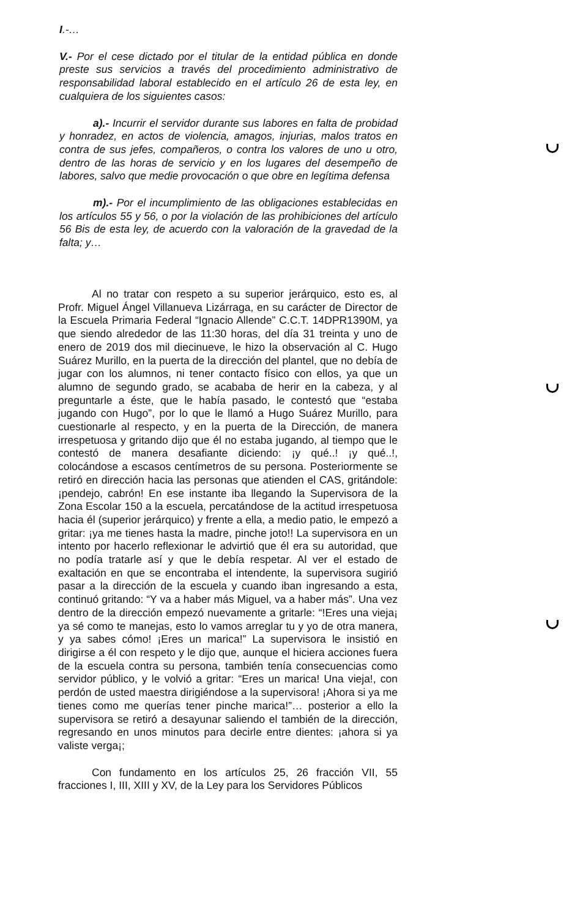I.-…
V.- Por el cese dictado por el titular de la entidad pública en donde preste sus servicios a través del procedimiento administrativo de responsabilidad laboral establecido en el artículo 26 de esta ley, en cualquiera de los siguientes casos:
a).- Incurrir el servidor durante sus labores en falta de probidad y honradez, en actos de violencia, amagos, injurias, malos tratos en contra de sus jefes, compañeros, o contra los valores de uno u otro, dentro de las horas de servicio y en los lugares del desempeño de labores, salvo que medie provocación o que obre en legítima defensa
m).- Por el incumplimiento de las obligaciones establecidas en los artículos 55 y 56, o por la violación de las prohibiciones del artículo 56 Bis de esta ley, de acuerdo con la valoración de la gravedad de la falta; y…
Al no tratar con respeto a su superior jerárquico, esto es, al Profr. Miguel Ángel Villanueva Lizárraga, en su carácter de Director de la Escuela Primaria Federal “Ignacio Allende” C.C.T. 14DPR1390M, ya que siendo alrededor de las 11:30 horas, del día 31 treinta y uno de enero de 2019 dos mil diecinueve, le hizo la observación al C. Hugo Suárez Murillo, en la puerta de la dirección del plantel, que no debía de jugar con los alumnos, ni tener contacto físico con ellos, ya que un alumno de segundo grado, se acababa de herir en la cabeza, y al preguntarle a éste, que le había pasado, le contestó que “estaba jugando con Hugo”, por lo que le llamó a Hugo Suárez Murillo, para cuestionarle al respecto, y en la puerta de la Dirección, de manera irrespetuosa y gritando dijo que él no estaba jugando, al tiempo que le contestó de manera desafiante diciendo: ¡y qué..! ¡y qué..!, colocándose a escasos centímetros de su persona. Posteriormente se retiró en dirección hacia las personas que atienden el CAS, gritándole: ¡pendejo, cabrón! En ese instante iba llegando la Supervisora de la Zona Escolar 150 a la escuela, percatándose de la actitud irrespetuosa hacia él (superior jerárquico) y frente a ella, a medio patio, le empezó a gritar: ¡ya me tienes hasta la madre, pinche joto!! La supervisora en un intento por hacerlo reflexionar le advirtió que él era su autoridad, que no podía tratarle así y que le debía respetar. Al ver el estado de exaltación en que se encontraba el intendente, la supervisora sugirió pasar a la dirección de la escuela y cuando iban ingresando a esta, continuó gritando: “Y va a haber más Miguel, va a haber más”. Una vez dentro de la dirección empezó nuevamente a gritarle: “!Eres una vieja¡ ya sé como te manejas, esto lo vamos arreglar tu y yo de otra manera, y ya sabes cómo! ¡Eres un marica!” La supervisora le insistió en dirigirse a él con respeto y le dijo que, aunque el hiciera acciones fuera de la escuela contra su persona, también tenía consecuencias como servidor público, y le volvió a gritar: “Eres un marica! Una vieja!, con perdón de usted maestra dirigiéndose a la supervisora! ¡Ahora si ya me tienes como me querías tener pinche marica!”… posterior a ello la supervisora se retiró a desayunar saliendo el también de la dirección, regresando en unos minutos para decirle entre dientes: ¡ahora si ya valiste verga¡;
Con fundamento en los artículos 25, 26 fracción VII, 55 fracciones I, III, XIII y XV, de la Ley para los Servidores Públicos